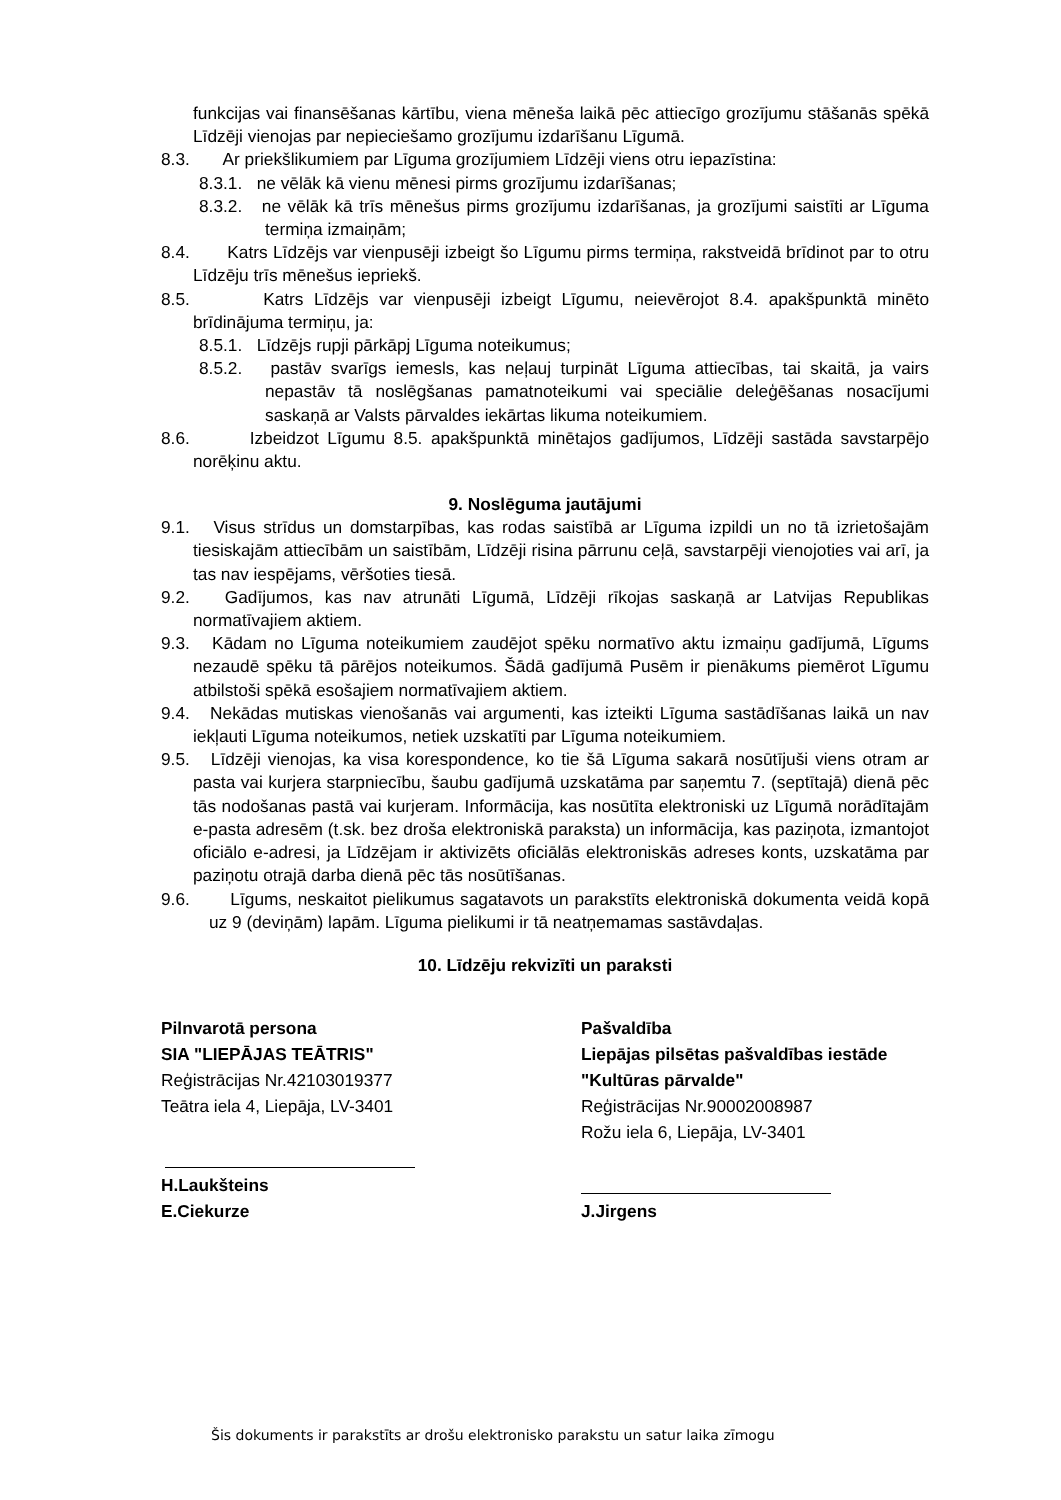funkcijas vai finansēšanas kārtību, viena mēneša laikā pēc attiecīgo grozījumu stāšanās spēkā Līdzēji vienojas par nepieciešamo grozījumu izdarīšanu Līgumā.
8.3. Ar priekšlikumiem par Līguma grozījumiem Līdzēji viens otru iepazīstina:
8.3.1. ne vēlāk kā vienu mēnesi pirms grozījumu izdarīšanas;
8.3.2. ne vēlāk kā trīs mēnešus pirms grozījumu izdarīšanas, ja grozījumi saistīti ar Līguma termiņa izmaiņām;
8.4. Katrs Līdzējs var vienpusēji izbeigt šo Līgumu pirms termiņa, rakstveidā brīdinot par to otru Līdzēju trīs mēnešus iepriekš.
8.5. Katrs Līdzējs var vienpusēji izbeigt Līgumu, neievērojot 8.4. apakšpunktā minēto brīdinājuma termiņu, ja:
8.5.1. Līdzējs rupji pārkāpj Līguma noteikumus;
8.5.2. pastāv svarīgs iemesls, kas neļauj turpināt Līguma attiecības, tai skaitā, ja vairs nepastāv tā noslēgšanas pamatnoteikumi vai speciālie deleģēšanas nosacījumi saskaņā ar Valsts pārvaldes iekārtas likuma noteikumiem.
8.6. Izbeidzot Līgumu 8.5. apakšpunktā minētajos gadījumos, Līdzēji sastāda savstarpējo norēķinu aktu.
9. Noslēguma jautājumi
9.1. Visus strīdus un domstarpības, kas rodas saistībā ar Līguma izpildi un no tā izrietošajām tiesiskajām attiecībām un saistībām, Līdzēji risina pārrunu ceļā, savstarpēji vienojoties vai arī, ja tas nav iespējams, vēršoties tiesā.
9.2. Gadījumos, kas nav atrunāti Līgumā, Līdzēji rīkojas saskaņā ar Latvijas Republikas normatīvajiem aktiem.
9.3. Kādam no Līguma noteikumiem zaudējot spēku normatīvo aktu izmaiņu gadījumā, Līgums nezaudē spēku tā pārējos noteikumos. Šādā gadījumā Pusēm ir pienākums piemērot Līgumu atbilstoši spēkā esošajiem normatīvajiem aktiem.
9.4. Nekādas mutiskas vienošanās vai argumenti, kas izteikti Līguma sastādīšanas laikā un nav iekļauti Līguma noteikumos, netiek uzskatīti par Līguma noteikumiem.
9.5. Līdzēji vienojas, ka visa korespondence, ko tie šā Līguma sakarā nosūtījuši viens otram ar pasta vai kurjera starpniecību, šaubu gadījumā uzskatāma par saņemtu 7. (septītajā) dienā pēc tās nodošanas pastā vai kurjeram. Informācija, kas nosūtīta elektroniski uz Līgumā norādītajām e-pasta adresēm (t.sk. bez droša elektroniskā paraksta) un informācija, kas paziņota, izmantojot oficiālo e-adresi, ja Līdzējam ir aktivizēts oficiālās elektroniskās adreses konts, uzskatāma par paziņotu otrajā darba dienā pēc tās nosūtīšanas.
9.6. Līgums, neskaitot pielikumus sagatavots un parakstīts elektroniskā dokumenta veidā kopā uz 9 (deviņām) lapām. Līguma pielikumi ir tā neatņemamas sastāvdaļas.
10. Līdzēju rekvizīti un paraksti
Pilnvarotā persona
SIA "LIEPĀJAS TEĀTRIS"
Reģistrācijas Nr.42103019377
Teātra iela 4, Liepāja, LV-3401
H.Laukšteins
E.Ciekurze
Pašvaldība
Liepājas pilsētas pašvaldības iestāde
"Kultūras pārvalde"
Reģistrācijas Nr.90002008987
Rožu iela 6, Liepāja, LV-3401
J.Jirgens
Šis dokuments ir parakstīts ar drošu elektronisko parakstu un satur laika zīmogu